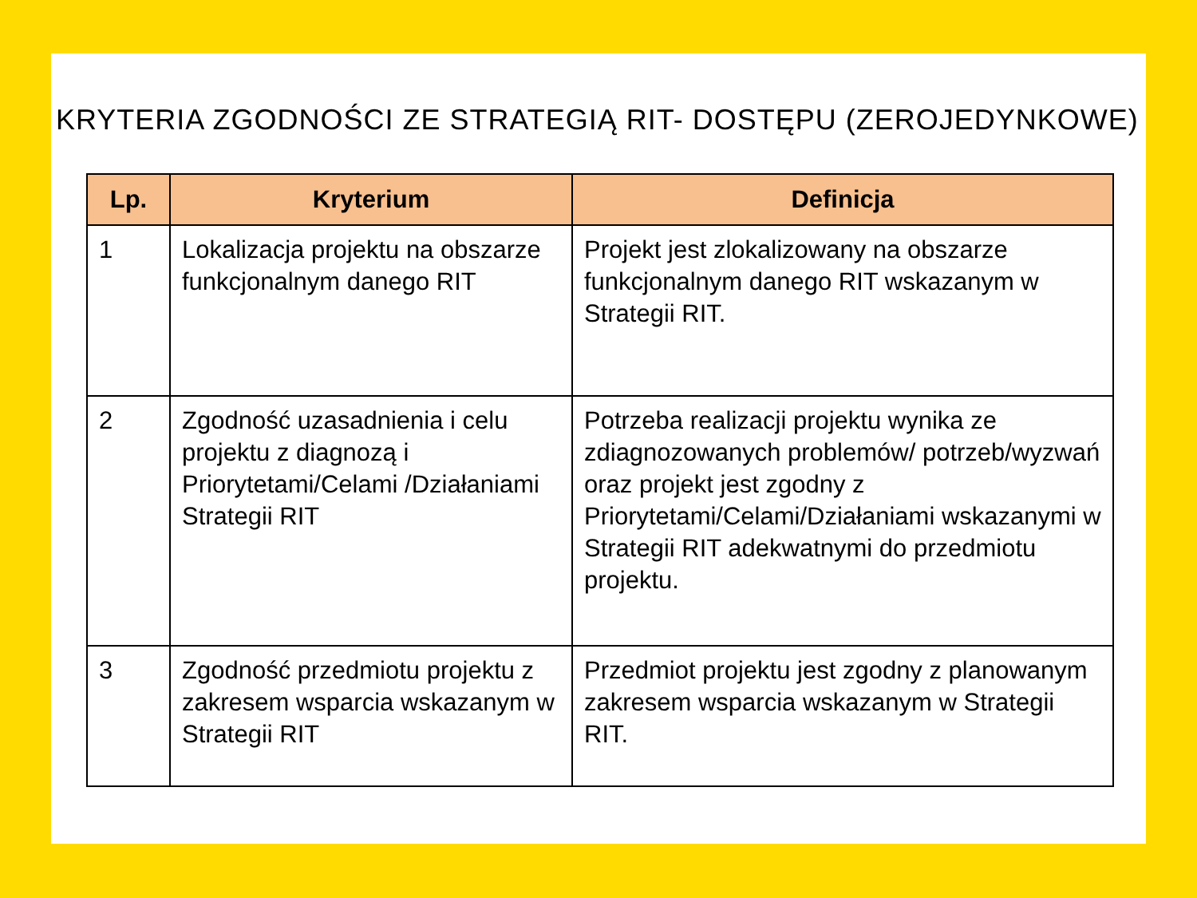KRYTERIA ZGODNOŚCI ZE STRATEGIĄ RIT- DOSTĘPU (ZEROJEDYNKOWE)
| Lp. | Kryterium | Definicja |
| --- | --- | --- |
| 1 | Lokalizacja projektu na obszarze funkcjonalnym danego RIT | Projekt jest zlokalizowany na obszarze funkcjonalnym danego RIT wskazanym w Strategii RIT. |
| 2 | Zgodność uzasadnienia i celu projektu z diagnozą i Priorytetami/Celami /Działaniami Strategii RIT | Potrzeba realizacji projektu wynika ze zdiagnozowanych problemów/ potrzeb/wyzwań oraz projekt jest zgodny z Priorytetami/Celami/Działaniami wskazanymi w Strategii RIT adekwatnymi do przedmiotu projektu. |
| 3 | Zgodność przedmiotu projektu z zakresem wsparcia wskazanym w Strategii RIT | Przedmiot projektu jest zgodny z planowanym zakresem wsparcia wskazanym w Strategii RIT. |